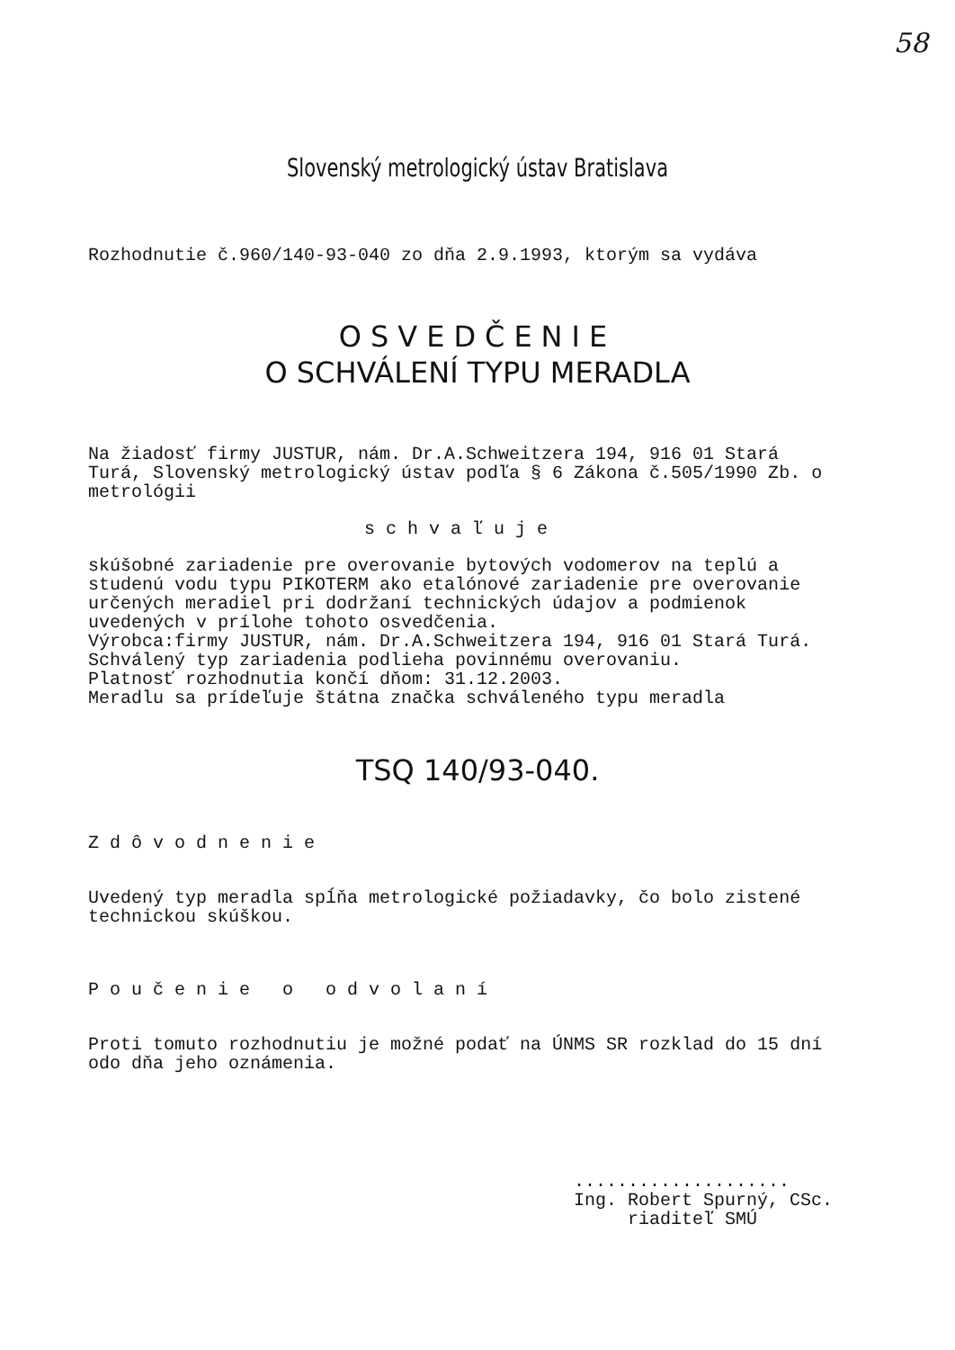58
Slovenský metrologický ústav Bratislava
Rozhodnutie č.960/140-93-040 zo dňa 2.9.1993, ktorým sa vydáva
OSVEDČENIE
O SCHVÁLENÍ TYPU MERADLA
Na žiadosť firmy JUSTUR, nám. Dr.A.Schweitzera 194, 916 01 Stará Turá, Slovenský metrologický ústav podľa § 6 Zákona č.505/1990 Zb. o metrológii
schvaľuje
skúšobné zariadenie pre overovanie bytových vodomerov na teplú a studenú vodu typu PIKOTERM ako etalónové zariadenie pre overovanie určených meradiel pri dodržaní technických údajov a podmienok uvedených v prílohe tohoto osvedčenia.
Výrobca:firmy JUSTUR, nám. Dr.A.Schweitzera 194, 916 01 Stará Turá.
Schválený typ zariadenia podlieha povinnému overovaniu.
Platnosť rozhodnutia končí dňom: 31.12.2003.
Meradlu sa prídeľuje štátna značka schváleného typu meradla
TSQ 140/93-040.
Zdôvodnenie
Uvedený typ meradla spĺňa metrologické požiadavky, čo bolo zistené technickou skúškou.
Poučenie o odvolaní
Proti tomuto rozhodnutiu je možné podať na ÚNMS SR rozklad do 15 dní odo dňa jeho oznámenia.
....................
Ing. Robert Spurný, CSc.
riaditeľ SMÚ